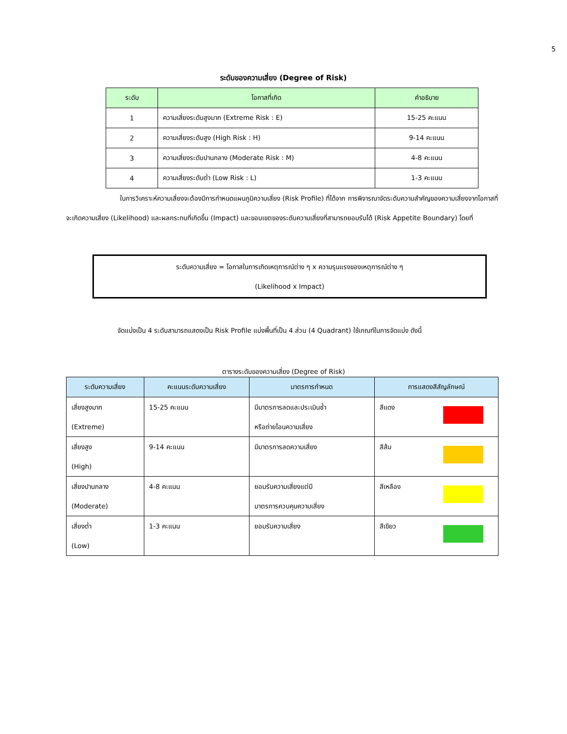5
ระดับของความเสี่ยง (Degree of Risk)
| ระดับ | โอกาสที่เกิด | คำอธิบาย |
| --- | --- | --- |
| 1 | ความเสี่ยงระดับสูงมาก (Extreme Risk : E) | 15-25 คะแนน |
| 2 | ความเสี่ยงระดับสูง (High Risk : H) | 9-14 คะแนน |
| 3 | ความเสี่ยงระดับปานกลาง (Moderate Risk : M) | 4-8 คะแนน |
| 4 | ความเสี่ยงระดับต่ำ (Low Risk : L) | 1-3 คะแนน |
ในการวิเคราะห์ความเสี่ยงจะต้องมีการกำหนดแผนภูมิความเสี่ยง (Risk Profile) ที่ได้จาก การพิจารณาจัดระดับความสำคัญของความเสี่ยงจากโอกาสที่จะเกิดความเสี่ยง (Likelihood) และผลกระทบที่เกิดขึ้น (Impact) และขอบเขตของระดับความเสี่ยงที่สามารถยอมรับได้ (Risk Appetite Boundary) โดยที่
ระดับความเสี่ยง = โอกาสในการเกิดเหตุการณ์ต่าง ๆ x ความรุนแรงของเหตุการณ์ต่าง ๆ
(Likelihood x Impact)
จัดแบ่งเป็น 4 ระดับสามารถแสดงเป็น Risk Profile แบ่งพื้นที่เป็น 4 ส่วน (4 Quadrant) ใช้เกณฑ์ในการจัดแบ่ง ดังนี้
ตารางระดับของความเสี่ยง (Degree of Risk)
| ระดับความเสี่ยง | คะแนนระดับความเสี่ยง | มาตรการกำหนด | การแสดงสีสัญลักษณ์ |
| --- | --- | --- | --- |
| เสี่ยงสูงมาก (Extreme) | 15-25 คะแนน | มีมาตรการลดและประเมินซ้ำ หรือถ่ายโอนความเสี่ยง | สีแดง |
| เสี่ยงสูง (High) | 9-14 คะแนน | มีมาตรการลดความเสี่ยง | สีส้ม |
| เสี่ยงปานกลาง (Moderate) | 4-8 คะแนน | ยอมรับความเสี่ยงแต่มี มาตรการควบคุมความเสี่ยง | สีเหลือง |
| เสี่ยงต่ำ (Low) | 1-3 คะแนน | ยอมรับความเสี่ยง | สีเขียว |